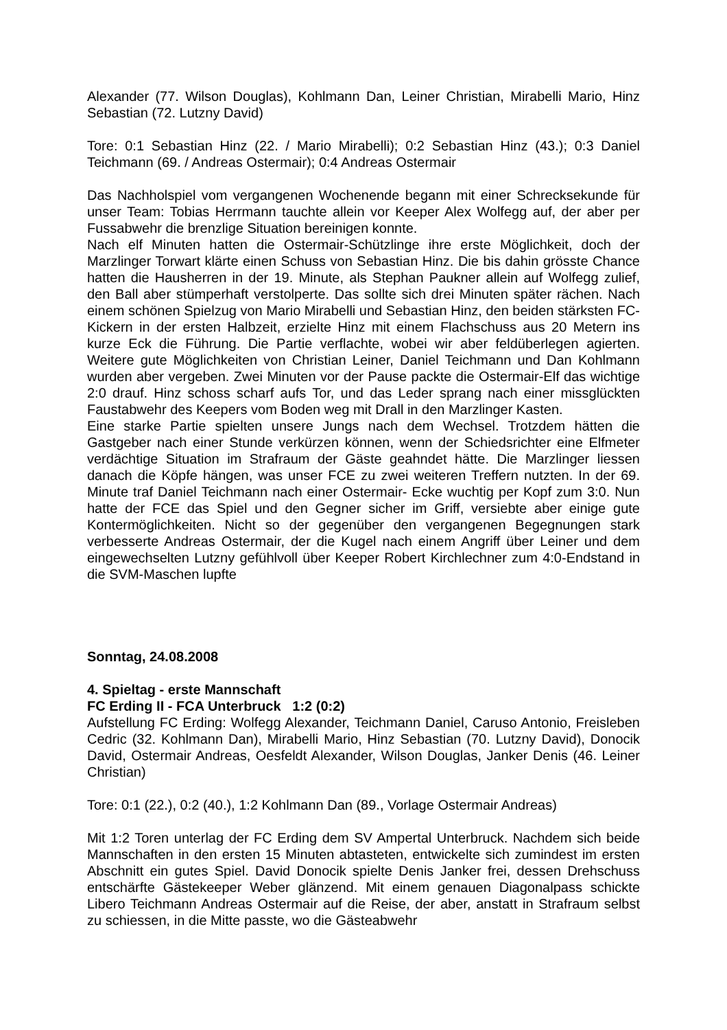Alexander (77. Wilson Douglas), Kohlmann Dan, Leiner Christian, Mirabelli Mario, Hinz Sebastian (72. Lutzny David)
Tore: 0:1 Sebastian Hinz (22. / Mario Mirabelli); 0:2 Sebastian Hinz (43.); 0:3 Daniel Teichmann (69. / Andreas Ostermair); 0:4 Andreas Ostermair
Das Nachholspiel vom vergangenen Wochenende begann mit einer Schrecksekunde für unser Team: Tobias Herrmann tauchte allein vor Keeper Alex Wolfegg auf, der aber per Fussabwehr die brenzlige Situation bereinigen konnte.
Nach elf Minuten hatten die Ostermair-Schützlinge ihre erste Möglichkeit, doch der Marzlinger Torwart klärte einen Schuss von Sebastian Hinz. Die bis dahin grösste Chance hatten die Hausherren in der 19. Minute, als Stephan Paukner allein auf Wolfegg zulief, den Ball aber stümperhaft verstolperte. Das sollte sich drei Minuten später rächen. Nach einem schönen Spielzug von Mario Mirabelli und Sebastian Hinz, den beiden stärksten FC-Kickern in der ersten Halbzeit, erzielte Hinz mit einem Flachschuss aus 20 Metern ins kurze Eck die Führung. Die Partie verflachte, wobei wir aber feldüberlegen agierten. Weitere gute Möglichkeiten von Christian Leiner, Daniel Teichmann und Dan Kohlmann wurden aber vergeben. Zwei Minuten vor der Pause packte die Ostermair-Elf das wichtige 2:0 drauf. Hinz schoss scharf aufs Tor, und das Leder sprang nach einer missglückten Faustabwehr des Keepers vom Boden weg mit Drall in den Marzlinger Kasten.
Eine starke Partie spielten unsere Jungs nach dem Wechsel. Trotzdem hätten die Gastgeber nach einer Stunde verkürzen können, wenn der Schiedsrichter eine Elfmeter verdächtige Situation im Strafraum der Gäste geahndet hätte. Die Marzlinger liessen danach die Köpfe hängen, was unser FCE zu zwei weiteren Treffern nutzten. In der 69. Minute traf Daniel Teichmann nach einer Ostermair- Ecke wuchtig per Kopf zum 3:0. Nun hatte der FCE das Spiel und den Gegner sicher im Griff, versiebte aber einige gute Kontermöglichkeiten. Nicht so der gegenüber den vergangenen Begegnungen stark verbesserte Andreas Ostermair, der die Kugel nach einem Angriff über Leiner und dem eingewechselten Lutzny gefühlvoll über Keeper Robert Kirchlechner zum 4:0-Endstand in die SVM-Maschen lupfte
Sonntag, 24.08.2008
4. Spieltag - erste Mannschaft
FC Erding II - FCA Unterbruck 1:2 (0:2)
Aufstellung FC Erding: Wolfegg Alexander, Teichmann Daniel, Caruso Antonio, Freisleben Cedric (32. Kohlmann Dan), Mirabelli Mario, Hinz Sebastian (70. Lutzny David), Donocik David, Ostermair Andreas, Oesfeldt Alexander, Wilson Douglas, Janker Denis (46. Leiner Christian)
Tore: 0:1 (22.), 0:2 (40.), 1:2 Kohlmann Dan (89., Vorlage Ostermair Andreas)
Mit 1:2 Toren unterlag der FC Erding dem SV Ampertal Unterbruck. Nachdem sich beide Mannschaften in den ersten 15 Minuten abtasteten, entwickelte sich zumindest im ersten Abschnitt ein gutes Spiel. David Donocik spielte Denis Janker frei, dessen Drehschuss entschärfte Gästekeeper Weber glänzend. Mit einem genauen Diagonalpass schickte Libero Teichmann Andreas Ostermair auf die Reise, der aber, anstatt in Strafraum selbst zu schiessen, in die Mitte passte, wo die Gästeabwehr